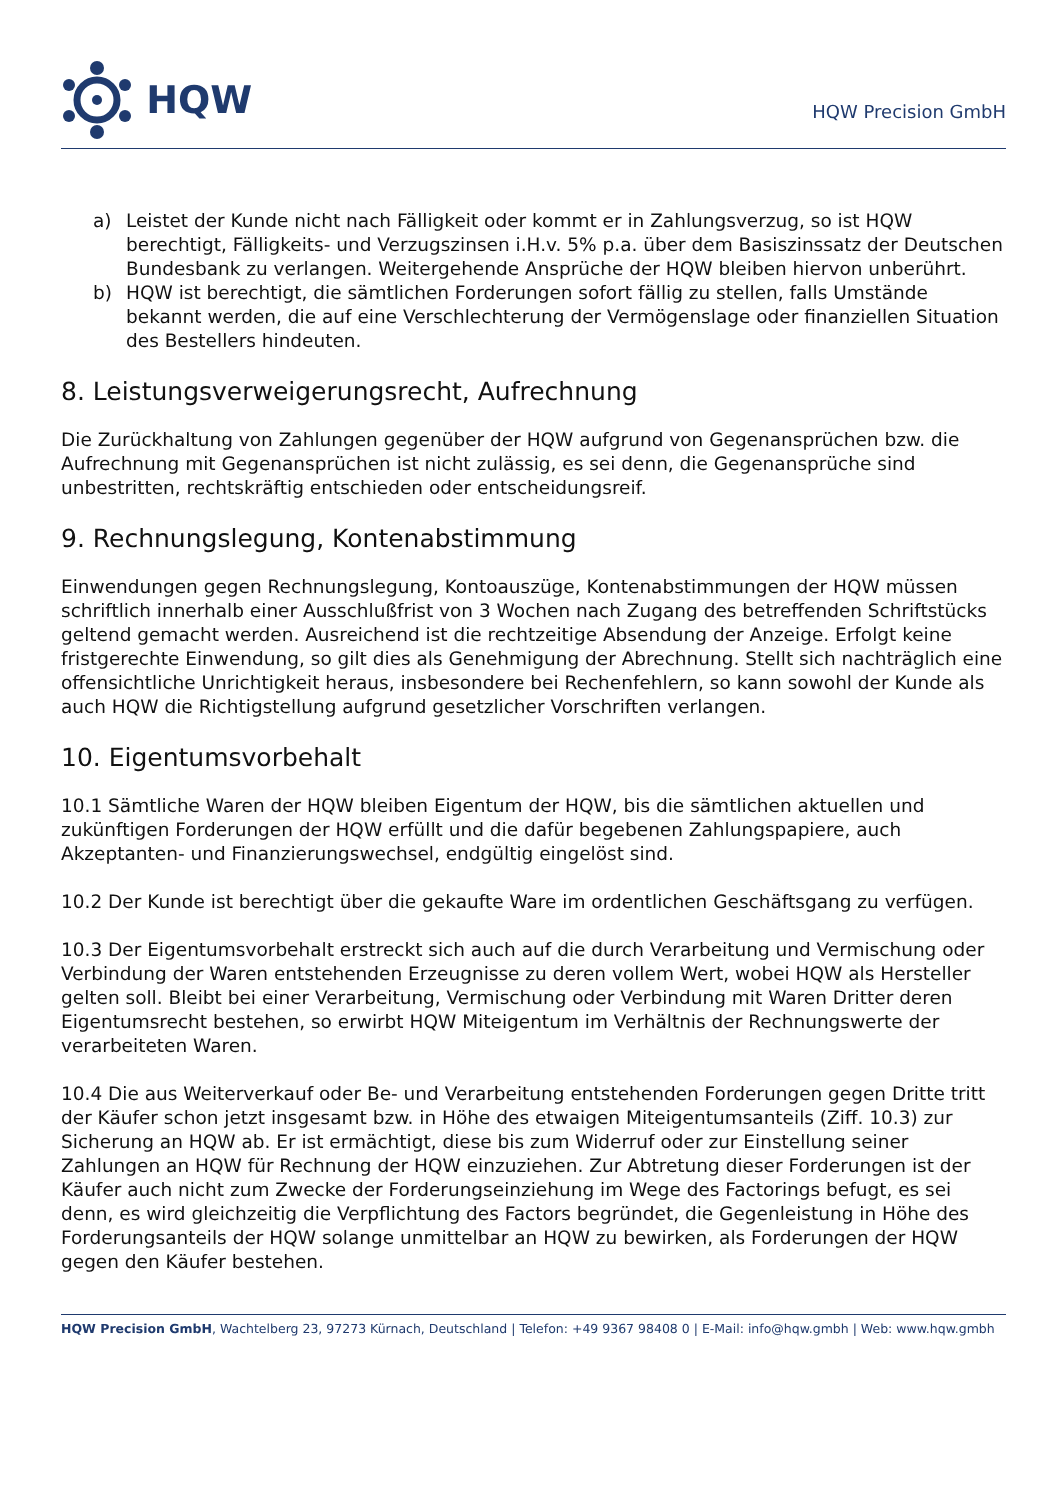HQW
HQW Precision GmbH
a) Leistet der Kunde nicht nach Fälligkeit oder kommt er in Zahlungsverzug, so ist HQW berechtigt, Fälligkeits- und Verzugszinsen i.H.v. 5% p.a. über dem Basiszinssatz der Deutschen Bundesbank zu verlangen. Weitergehende Ansprüche der HQW bleiben hiervon unberührt.
b) HQW ist berechtigt, die sämtlichen Forderungen sofort fällig zu stellen, falls Umstände bekannt werden, die auf eine Verschlechterung der Vermögenslage oder finanziellen Situation des Bestellers hindeuten.
8. Leistungsverweigerungsrecht, Aufrechnung
Die Zurückhaltung von Zahlungen gegenüber der HQW aufgrund von Gegenansprüchen bzw. die Aufrechnung mit Gegenansprüchen ist nicht zulässig, es sei denn, die Gegenansprüche sind unbestritten, rechtskräftig entschieden oder entscheidungsreif.
9. Rechnungslegung, Kontenabstimmung
Einwendungen gegen Rechnungslegung, Kontoauszüge, Kontenabstimmungen der HQW müssen schriftlich innerhalb einer Ausschlußfrist von 3 Wochen nach Zugang des betreffenden Schriftstücks geltend gemacht werden. Ausreichend ist die rechtzeitige Absendung der Anzeige. Erfolgt keine fristgerechte Einwendung, so gilt dies als Genehmigung der Abrechnung. Stellt sich nachträglich eine offensichtliche Unrichtigkeit heraus, insbesondere bei Rechenfehlern, so kann sowohl der Kunde als auch HQW die Richtigstellung aufgrund gesetzlicher Vorschriften verlangen.
10. Eigentumsvorbehalt
10.1 Sämtliche Waren der HQW bleiben Eigentum der HQW, bis die sämtlichen aktuellen und zukünftigen Forderungen der HQW erfüllt und die dafür begebenen Zahlungspapiere, auch Akzeptanten- und Finanzierungswechsel, endgültig eingelöst sind.
10.2 Der Kunde ist berechtigt über die gekaufte Ware im ordentlichen Geschäftsgang zu verfügen.
10.3 Der Eigentumsvorbehalt erstreckt sich auch auf die durch Verarbeitung und Vermischung oder Verbindung der Waren entstehenden Erzeugnisse zu deren vollem Wert, wobei HQW als Hersteller gelten soll. Bleibt bei einer Verarbeitung, Vermischung oder Verbindung mit Waren Dritter deren Eigentumsrecht bestehen, so erwirbt HQW Miteigentum im Verhältnis der Rechnungswerte der verarbeiteten Waren.
10.4 Die aus Weiterverkauf oder Be- und Verarbeitung entstehenden Forderungen gegen Dritte tritt der Käufer schon jetzt insgesamt bzw. in Höhe des etwaigen Miteigentumsanteils (Ziff. 10.3) zur Sicherung an HQW ab. Er ist ermächtigt, diese bis zum Widerruf oder zur Einstellung seiner Zahlungen an HQW für Rechnung der HQW einzuziehen. Zur Abtretung dieser Forderungen ist der Käufer auch nicht zum Zwecke der Forderungseinziehung im Wege des Factorings befugt, es sei denn, es wird gleichzeitig die Verpflichtung des Factors begründet, die Gegenleistung in Höhe des Forderungsanteils der HQW solange unmittelbar an HQW zu bewirken, als Forderungen der HQW gegen den Käufer bestehen.
HQW Precision GmbH, Wachtelberg 23, 97273 Kürnach, Deutschland | Telefon: +49 9367 98408 0 | E-Mail: info@hqw.gmbh | Web: www.hqw.gmbh